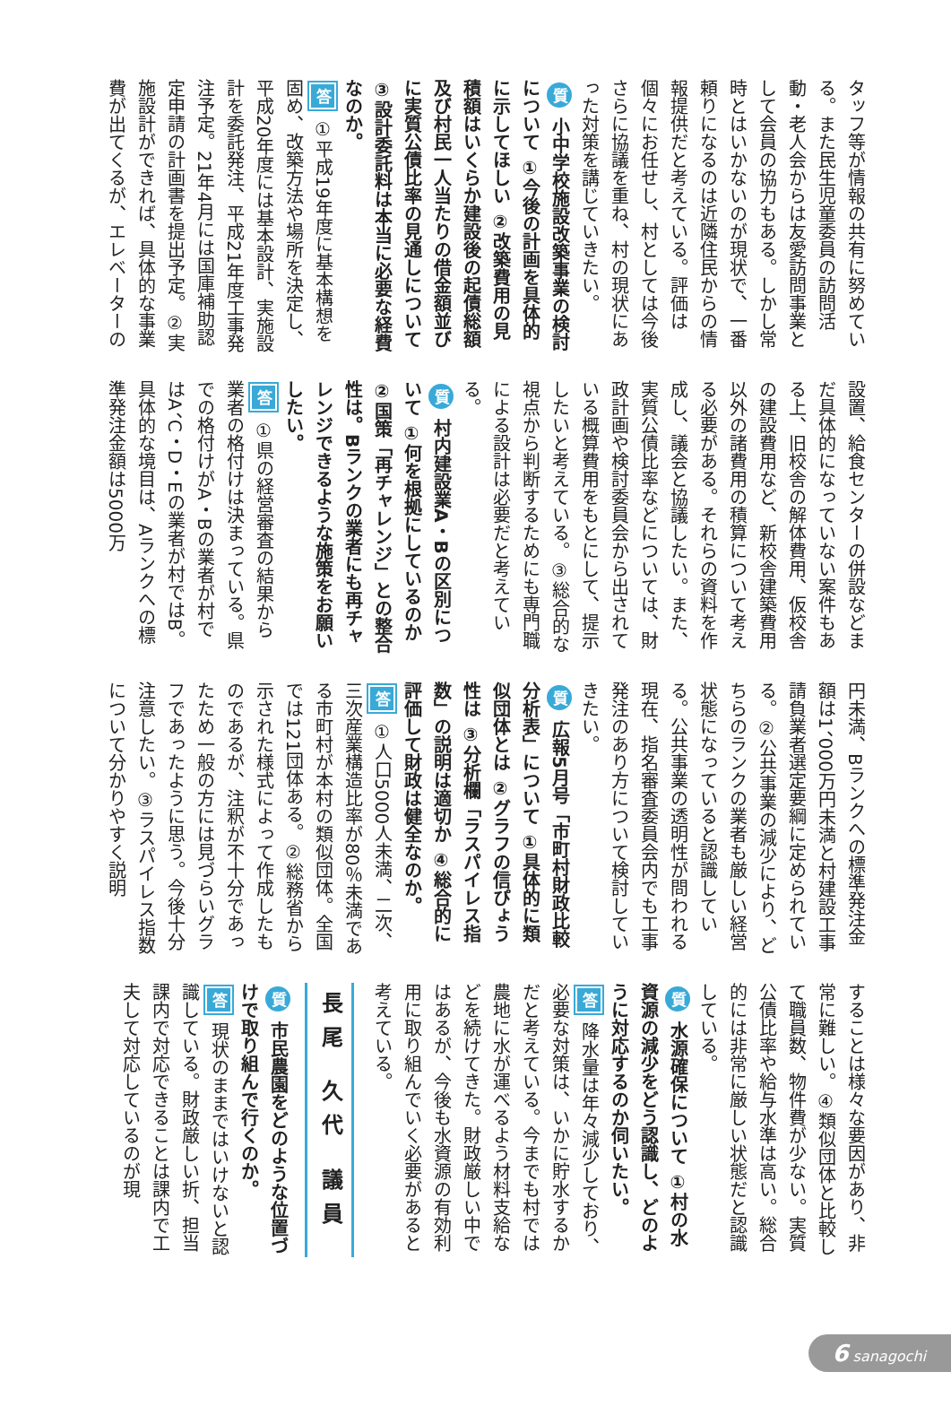タッフ等が情報の共有に努めている。また民生児童委員の訪問活動・老人会からは友愛訪問事業として会員の協力もある。しかし常時とはいかないのが現状で、一番頼りになるのは近隣住民からの情報提供だと考えている。評価は個々にお任せし、村としては今後さらに協議を重ね、村の現状にあった対策を講じていきたい。
質 小中学校施設改築事業の検討について ①今後の計画を具体的に示してほしい ②改築費用の見積額はいくらか建設後の起債総額及び村民一人当たりの借金額並びに実質公債比率の見通しについて ③設計委託料は本当に必要な経費なのか。
答 ①平成19年度に基本構想を固め、改築方法や場所を決定し、平成20年度には基本設計、実施設計を委託発注、平成21年度工事発注予定。21年4月には国庫補助認定申請の計画書を提出予定。②実施設計ができれば、具体的な事業費が出てくるが、エレベーターの
設置、給食センターの併設などまだ具体的になっていない案件もある上、旧校舎の解体費用、仮校舎の建設費用など、新校舎建築費用以外の諸費用の積算について考える必要がある。それらの資料を作成し、議会と協議したい。また、実質公債比率などについては、財政計画や検討委員会から出されている概算費用をもとにして、提示したいと考えている。③総合的な視点から判断するためにも専門職による設計は必要だと考えている。
質 村内建設業A・Bの区別について ①何を根拠にしているのか ②国策「再チャレンジ」との整合性は。Bランクの業者にも再チャレンジできるような施策をお願いしたい。
答 ①県の経営審査の結果から業者の格付けは決まっている。県での格付けがA・Bの業者が村ではA、C・D・Eの業者が村ではB。具体的な境目は、Aランクへの標準発注金額は5000万
円未満、Bランクへの標準発注金額は1、000万円未満と村建設工事請負業者選定要綱に定められている。②公共事業の減少により、どちらのランクの業者も厳しい経営状態になっていると認識している。公共事業の透明性が問われる現在、指名審査委員会内でも工事発注のあり方について検討していきたい。
質 広報5月号「市町村財政比較分析表」について ①具体的に類似団体とは ②グラフの信ぴょう性は ③分析欄「ラスパイレス指数」の説明は適切か ④総合的に評価して財政は健全なのか。
答 ①人口5000人未満、二次、三次産業構造比率が80％未満である市町村が本村の類似団体。全国では121団体ある。②総務省から示された様式によって作成したものであるが、注釈が不十分であったため一般の方には見づらいグラフであったように思う。今後十分注意したい。③ラスパイレス指数について分かりやすく説明
することは様々な要因があり、非常に難しい。④類似団体と比較して職員数、物件費が少ない。実質公債比率や給与水準は高い。総合的には非常に厳しい状態だと認識している。
質 水源確保について ①村の水資源の減少をどう認識し、どのように対応するのか伺いたい。
答 降水量は年々減少しており、必要な対策は、いかに貯水するかだと考えている。今までも村では農地に水が運べるよう材料支給などを続けてきた。財政厳しい中ではあるが、今後も水資源の有効利用に取り組んでいく必要があると考えている。
長尾 久代 議員
質 市民農園をどのような位置づけで取り組んで行くのか。
答 現状のままではいけないと認識している。財政厳しい折、担当課内で対応できることは課内で工夫して対応しているのが現
6 sanagochi